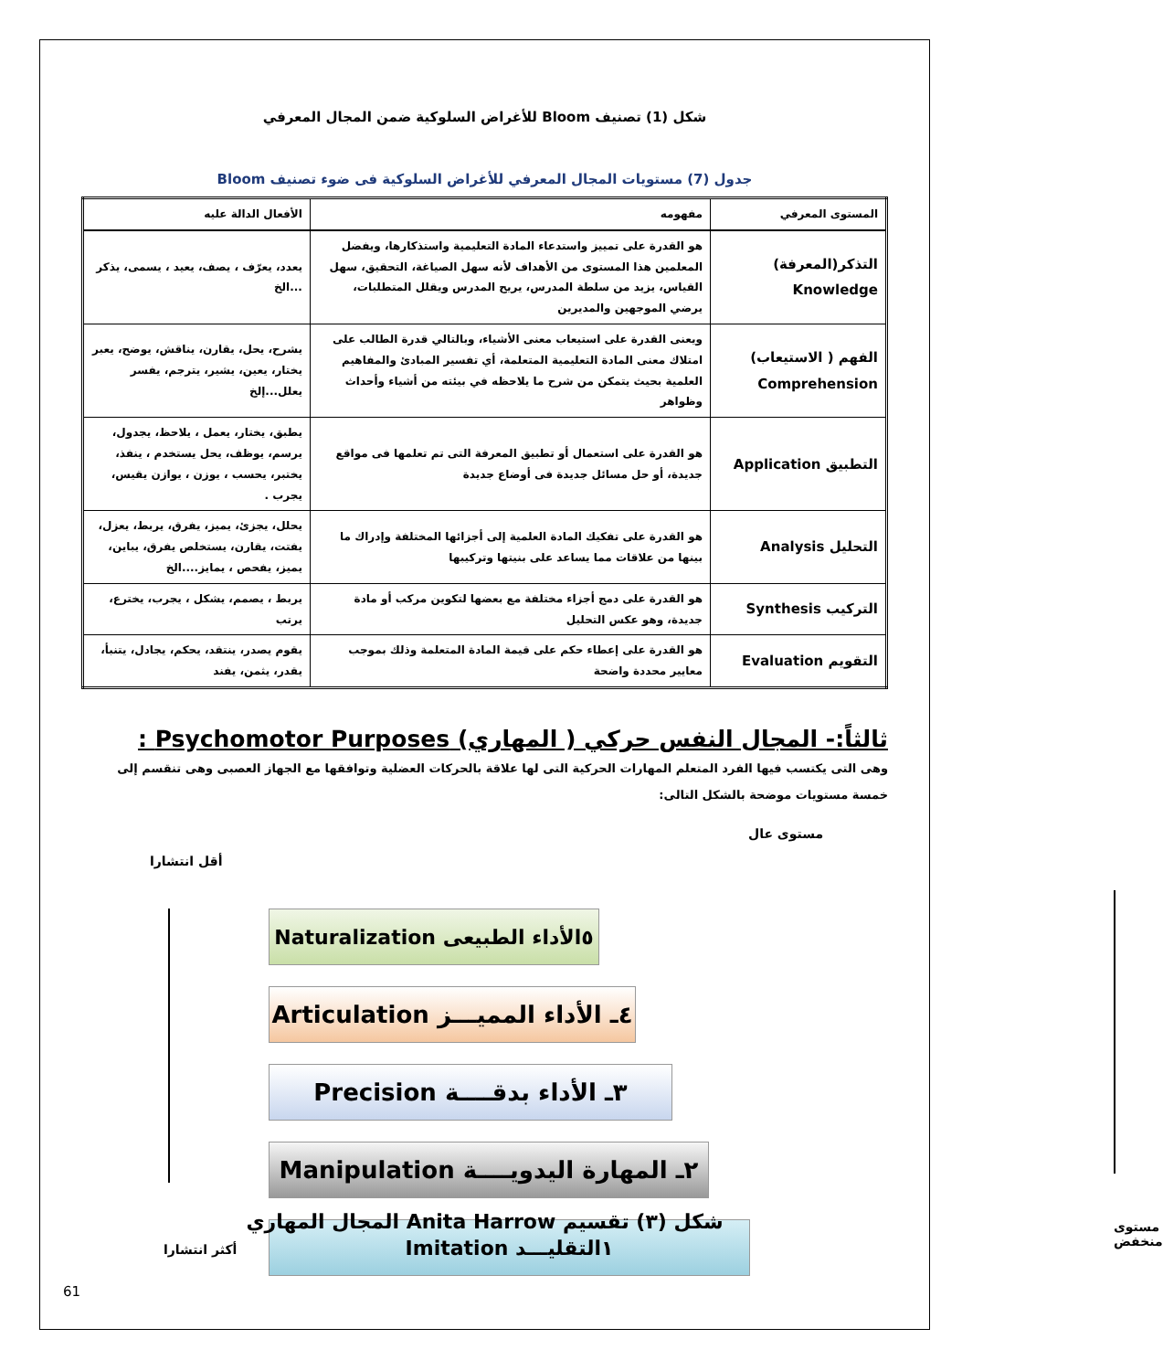شكل (1) تصنيف Bloom للأغراض السلوكية ضمن المجال المعرفي
جدول (7) مستويات المجال المعرفي للأغراض السلوكية فى ضوء تصنيف Bloom
| المستوى المعرفي | مفهومه | الأفعال الدالة عليه |
| --- | --- | --- |
| التذكر(المعرفة) Knowledge | هو القدرة على تمييز واستدعاء المادة التعليمية واستذكارها، ويفضل المعلمين هذا المستوى من الأهداف لأنه سهل الصياغة، التحقيق، سهل القياس، يزيد من سلطة المدرس، يريح المدرس ويقلل المتطلبات، يرضي الموجهين والمديرين | يعدد، يعرّف ، يصف، يعيد ، يسمى، يذكر ...الخ |
| الفهم ( الاستيعاب) Comprehension | ويعنى القدرة على استيعاب معنى الأشياء، وبالتالي قدرة الطالب على امتلاك معنى المادة التعليمية المتعلمة، أي تفسير المبادئ والمفاهيم العلمية بحيث يتمكن من شرح ما يلاحظه في بيئته من أشياء وأحداث وظواهر | يشرح، يحل، يقارن، يناقش، يوضح، يعبر يختار، يعين، يشير، يترجم، يفسر يعلل...إلخ |
| التطبيق Application | هو القدرة على استعمال أو تطبيق المعرفة التى تم تعلمها فى مواقع جديدة، أو حل مسائل جديدة فى أوضاع جديدة | يطبق، يختار، يعمل ، يلاحظ، يجدول، يرسم، يوظف، يحل يستخدم ، ينفذ، يختبر، يحسب ، يوزن ، يوازن يقيس، يجرب . |
| التحليل Analysis | هو القدرة على تفكيك المادة العلمية إلى أجزائها المختلفة وإدراك ما بينها من علاقات مما يساعد على بنيتها وتركيبها | يحلل، يجزئ، يميز، يفرق، يربط، يعزل، يفتت، يقارن، يستخلص يفرق، يباين، يميز، يفحص ، يمايز....الخ |
| التركيب Synthesis | هو القدرة على دمج أجزاء مختلفة مع بعضها لتكوين مركب أو مادة جديدة، وهو عكس التحليل | يربط ، يصمم، يشكل ، يجرب، يخترع، يرتب |
| التقويم Evaluation | هو القدرة على إعطاء حكم على قيمة المادة المتعلمة وذلك بموجب معايير محددة واضحة | يقوم يصدر، ينتقد، يحكم، يجادل، يتنبأ، يقدر، يثمن، يفند |
ثالثاً:- المجال النفس حركي ( المهاري) Psychomotor Purposes :
وهى التى يكتسب فيها الفرد المتعلم المهارات الحركية التى لها علاقة بالحركات العضلية وتوافقها مع الجهاز العصبى وهى تنقسم إلى خمسة مستويات موضحة بالشكل التالى:
مستوى عال
أقل انتشارا
Naturalization ٥الأداء الطبيعى
Articulation ٤ـ الأداء المميـــز
Precision ٣ـ الأداء بدقــــة
Manipulation ٢ـ المهارة اليدويــــة
Imitation ١التقليـــد مستوى منخفض
أكثر انتشارا
شكل (٣) تقسيم Anita Harrow المجال المهاري
61